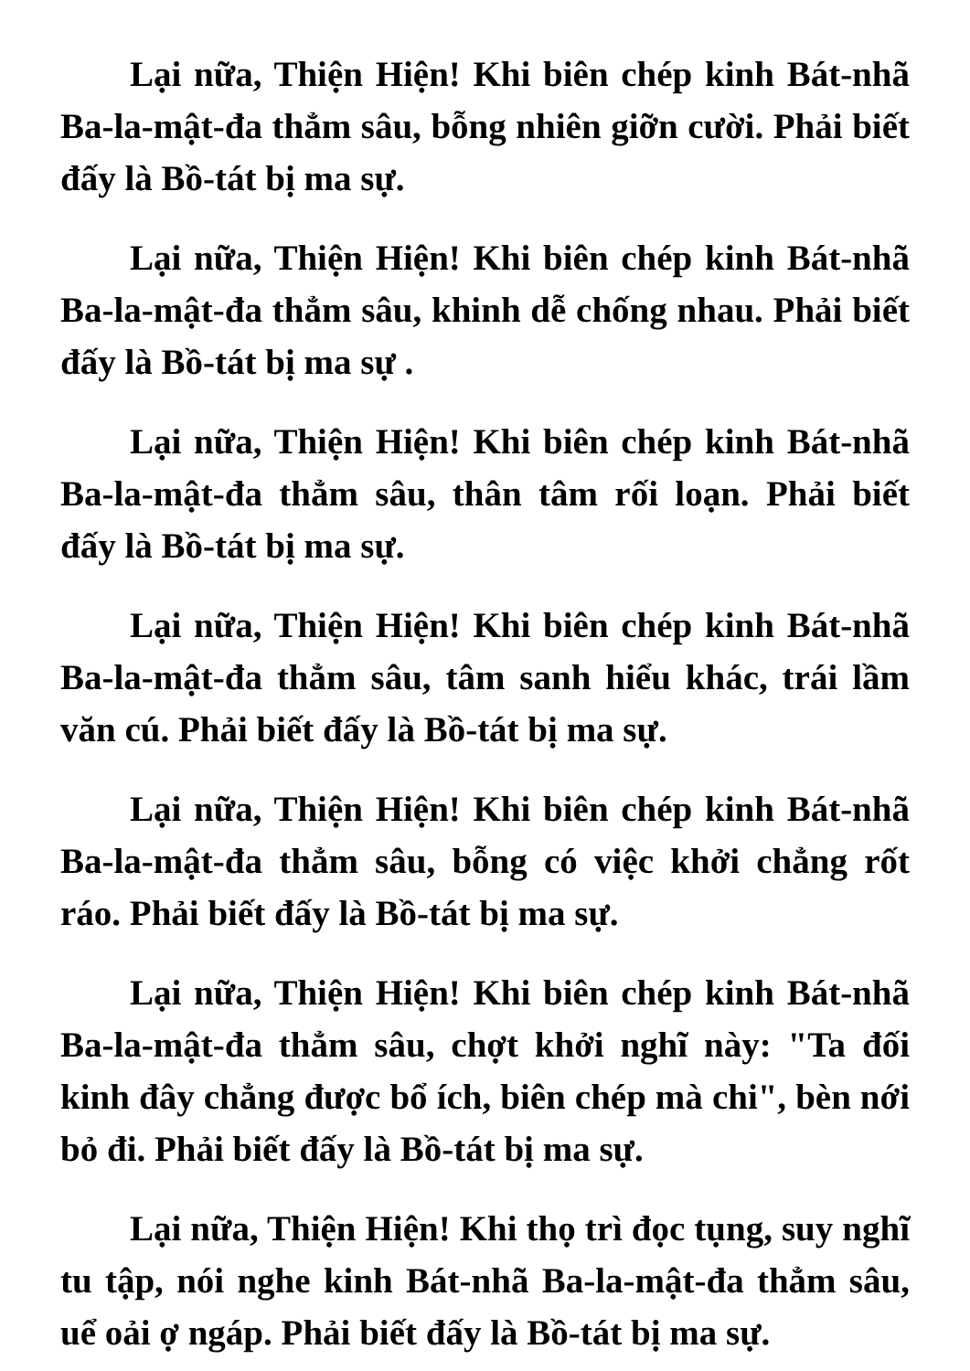Lại nữa, Thiện Hiện! Khi biên chép kinh Bát-nhã Ba-la-mật-đa thẳm sâu, bỗng nhiên giỡn cười. Phải biết đấy là Bồ-tát bị ma sự.
Lại nữa, Thiện Hiện! Khi biên chép kinh Bát-nhã Ba-la-mật-đa thẳm sâu, khinh dễ chống nhau. Phải biết đấy là Bồ-tát bị ma sự .
Lại nữa, Thiện Hiện! Khi biên chép kinh Bát-nhã Ba-la-mật-đa thẳm sâu, thân tâm rối loạn. Phải biết đấy là Bồ-tát bị ma sự.
Lại nữa, Thiện Hiện! Khi biên chép kinh Bát-nhã Ba-la-mật-đa thẳm sâu, tâm sanh hiểu khác, trái lầm văn cú. Phải biết đấy là Bồ-tát bị ma sự.
Lại nữa, Thiện Hiện! Khi biên chép kinh Bát-nhã Ba-la-mật-đa thẳm sâu, bỗng có việc khởi chẳng rốt ráo. Phải biết đấy là Bồ-tát bị ma sự.
Lại nữa, Thiện Hiện! Khi biên chép kinh Bát-nhã Ba-la-mật-đa thẳm sâu, chợt khởi nghĩ này: "Ta đối kinh đây chẳng được bổ ích, biên chép mà chi", bèn nới bỏ đi. Phải biết đấy là Bồ-tát bị ma sự.
Lại nữa, Thiện Hiện! Khi thọ trì đọc tụng, suy nghĩ tu tập, nói nghe kinh Bát-nhã Ba-la-mật-đa thẳm sâu, uể oải ợ ngáp. Phải biết đấy là Bồ-tát bị ma sự.